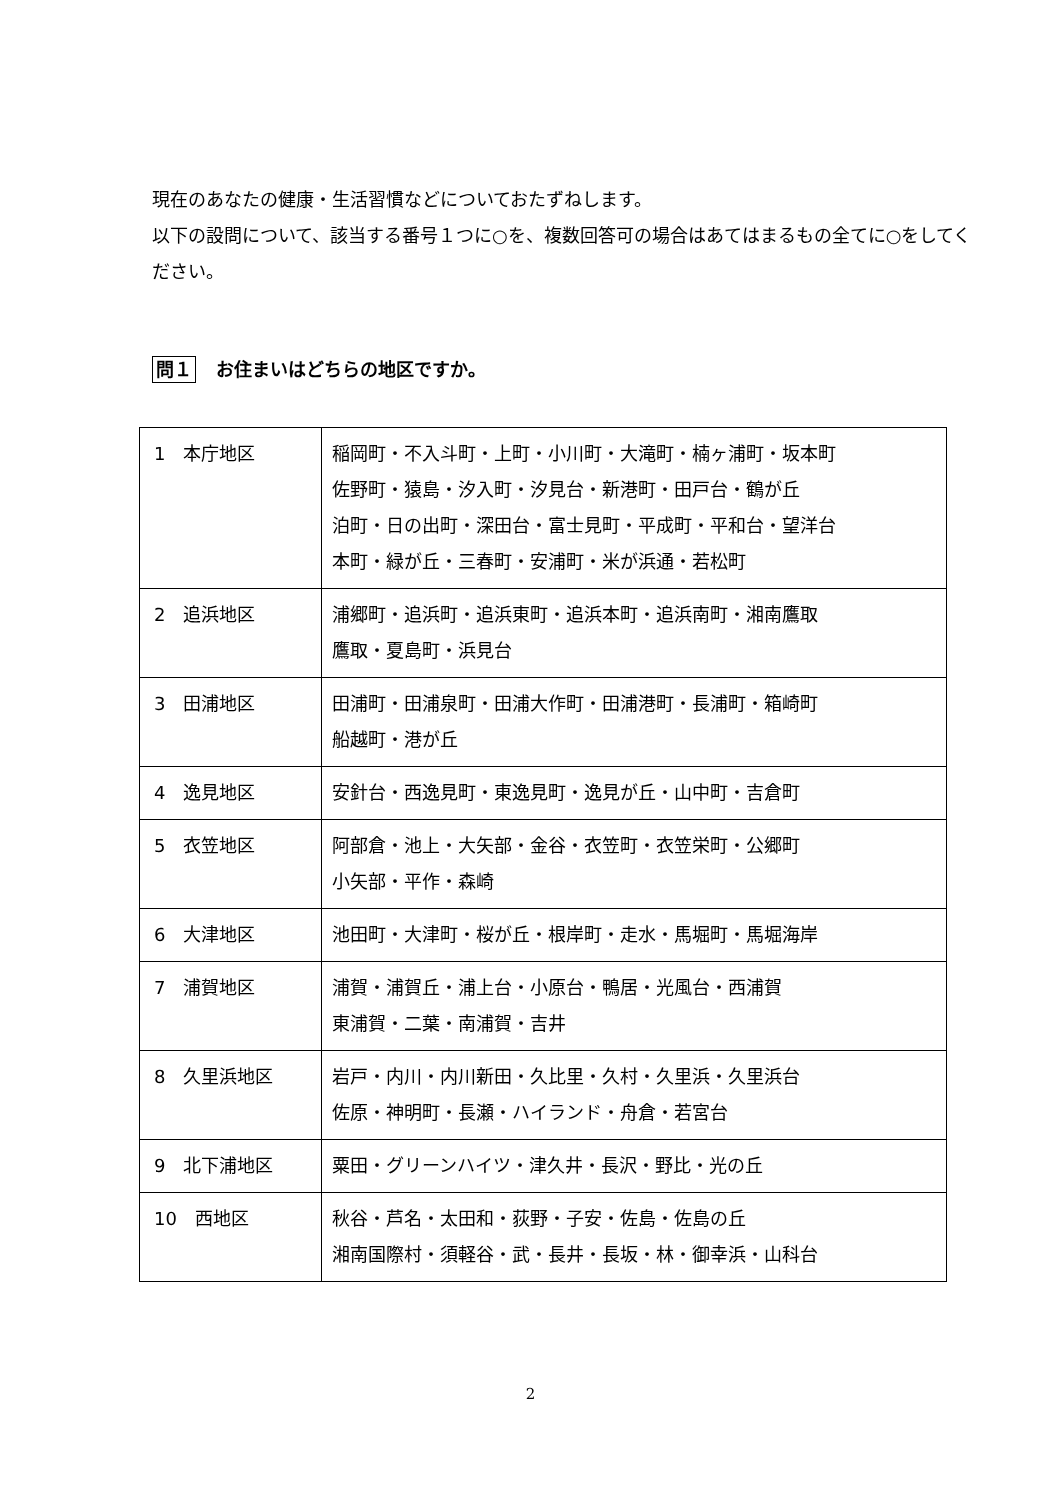現在のあなたの健康・生活習慣などについておたずねします。
以下の設問について、該当する番号１つに○を、複数回答可の場合はあてはまるもの全てに○をしてください。
問１ お住まいはどちらの地区ですか。
| 1 本庁地区 | 稲岡町・不入斗町・上町・小川町・大滝町・楠ヶ浦町・坂本町 佐野町・猿島・汐入町・汐見台・新港町・田戸台・鶴が丘 泊町・日の出町・深田台・富士見町・平成町・平和台・望洋台 本町・緑が丘・三春町・安浦町・米が浜通・若松町 |
| 2 追浜地区 | 浦郷町・追浜町・追浜東町・追浜本町・追浜南町・湘南鷹取 鷹取・夏島町・浜見台 |
| 3 田浦地区 | 田浦町・田浦泉町・田浦大作町・田浦港町・長浦町・箱崎町 船越町・港が丘 |
| 4 逸見地区 | 安針台・西逸見町・東逸見町・逸見が丘・山中町・吉倉町 |
| 5 衣笠地区 | 阿部倉・池上・大矢部・金谷・衣笠町・衣笠栄町・公郷町 小矢部・平作・森崎 |
| 6 大津地区 | 池田町・大津町・桜が丘・根岸町・走水・馬堀町・馬堀海岸 |
| 7 浦賀地区 | 浦賀・浦賀丘・浦上台・小原台・鴨居・光風台・西浦賀 東浦賀・二葉・南浦賀・吉井 |
| 8 久里浜地区 | 岩戸・内川・内川新田・久比里・久村・久里浜・久里浜台 佐原・神明町・長瀬・ハイランド・舟倉・若宮台 |
| 9 北下浦地区 | 粟田・グリーンハイツ・津久井・長沢・野比・光の丘 |
| 10 西地区 | 秋谷・芦名・太田和・荻野・子安・佐島・佐島の丘 湘南国際村・須軽谷・武・長井・長坂・林・御幸浜・山科台 |
2